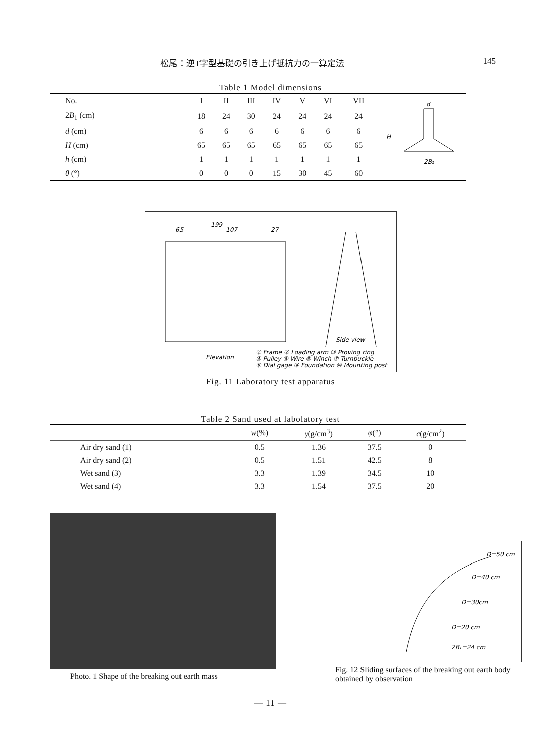松尾：逆T字型基礎の引き上げ抵抗力の一算定法 145
Table 1 Model dimensions
| No. | I | II | III | IV | V | VI | VII |
| --- | --- | --- | --- | --- | --- | --- | --- |
| 2 B<sub>1</sub> (cm) | 18 | 24 | 30 | 24 | 24 | 24 | 24 |
| d (cm) | 6 | 6 | 6 | 6 | 6 | 6 | 6 |
| H (cm) | 65 | 65 | 65 | 65 | 65 | 65 | 65 |
| h (cm) | 1 | 1 | 1 | 1 | 1 | 1 | 1 |
| θ (°) | 0 | 0 | 0 | 15 | 30 | 45 | 60 |
d
H
2B₁
65
107
27
199
Elevation
Side view
① Frame ② Loading arm ③ Proving ring
④ Pulley ⑤ Wire ⑥ Winch ⑦ Turnbuckle
⑧ Dial gage ⑨ Foundation ⑩ Mounting post
Fig. 11 Laboratory test apparatus
Table 2 Sand used at labolatory test
| | w (%) | γ (g/cm<sup>3</sup>) | φ (°) | c (g/cm<sup>2</sup>) |
| --- | --- | --- | --- | --- |
| Air dry sand (1) | 0.5 | 1.36 | 37.5 | 0 |
| Air dry sand (2) | 0.5 | 1.51 | 42.5 | 8 |
| Wet sand (3) | 3.3 | 1.39 | 34.5 | 10 |
| Wet sand (4) | 3.3 | 1.54 | 37.5 | 20 |
Photo. 1 Shape of the breaking out earth mass
D=50 cm
D=40 cm
D=30cm
D=20 cm
2B₁=24 cm
Fig. 12 Sliding surfaces of the breaking out earth body obtained by observation
— 11 —